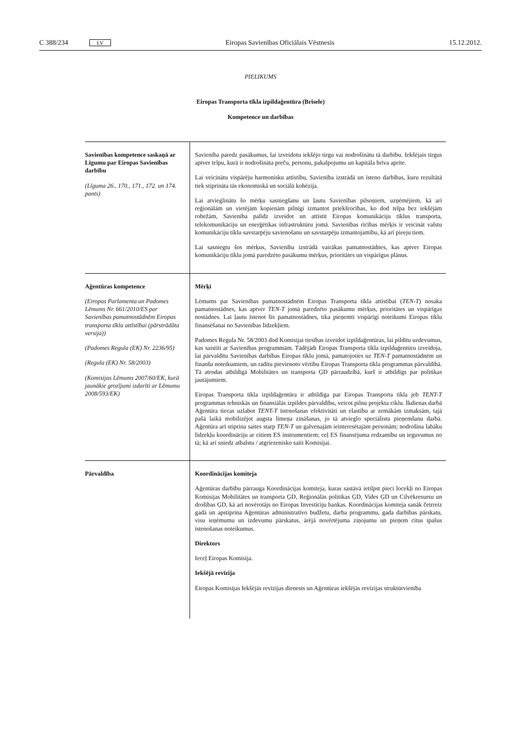C 388/234 LV Eiropas Savienības Oficiālais Vēstnesis 15.12.2012.
PIELIKUMS
Eiropas Transporta tīkla izpildaģentūra (Brisele)
Kompetence un darbības
| Savienības kompetence saskaņā ar Līgumu par Eiropas Savienības darbību (Līguma 26., 170., 171., 172. un 174. pants) | Savienība paredz pasākumus, lai izveidotu iekšējo tirgu vai nodrošinātu tā darbību. Iekšējais tirgus aptver telpu, kurā ir nodrošināta preču, personu, pakalpojumu un kapitāla brīva aprite. Lai veicinātu vispārēju harmonisku attīstību, Savienība izstrādā un īsteno darbības, kuru rezultātā tiek stiprināta tās ekonomiskā un sociālā kohēzija. Lai atvieglinātu šo mērķu sasniegšanu un ļautu Savienības pilsoņiem, uzņēmējiem, kā arī reģionālām un vietējām kopienām pilnīgi izmantot priekšrocības, ko dod telpa bez iekšējām robežām, Savienība palīdz izveidot un attīstīt Eiropas komunikāciju tīklus transporta, telekomunikāciju un enerģētikas infrastruktūru jomā. Savienības rīcības mērķis ir veicināt valstu komunikāciju tīklu savstarpēju savienošanu un savstarpēju izmantojamību, kā arī pieeju tiem. Lai sasniegtu šos mērķus, Savienība izstrādā vairākas pamatnostādnes, kas aptver Eiropas komunikāciju tīklu jomā paredzēto pasākumu mērķus, prioritātes un vispārīgus plānus. |
| Aģentūras kompetence (Eiropas Parlamenta un Padomes Lēmums Nr. 661/2010/ES par Savienības pamatnostādnēm Eiropas transporta tīkla attīstībai (pārstrādāta versija)) (Padomes Regula (EK) Nr. 2236/95) (Regula (EK) Nr. 58/2003) (Komisijas Lēmums 2007/60/EK, kurā jaunākie grozījumi izdarīti ar Lēmumu 2008/593/EK) | Mērķi Lēmums par Savienības pamatnostādnēm Eiropas Transporta tīkla attīstībai ( TEN-T ) nosaka pamatnostādnes, kas aptver TEN-T jomā paredzēto pasākumu mērķus, prioritātes un vispārīgas nostādnes. Lai ļautu īstenot šīs pamatnostādnes, tika pieņemti vispārīgi noteikumi Eiropas tīklu finansēšanai no Savienības līdzekļiem. Padomes Regula Nr. 58/2003 dod Komisijai tiesības izveidot izpildaģentūras, lai pildītu uzdevumus, kas saistīti ar Savienības programmām. Tādējādi Eiropas Transporta tīkla izpildaģentūru izveidoja, lai pārvaldītu Savienības darbības Eiropas tīklu jomā, pamatojoties uz TEN-T pamatnostādnēm un finanšu noteikumiem, un radītu pievienoto vērtību Eiropas Transporta tīkla programmas pārvaldībā. Tā atrodas atbildīgā Mobilitātes un transporta ĢD pārraudzībā, kurš ir atbildīgs par politikas jautājumiem. Eiropas Transporta tīkla izpildaģentūra ir atbildīga par Eiropas Transporta tīkla jeb TENT-T programmas tehniskās un finansiālās izpildes pārvaldību, veicot pilnu projekta ciklu. Ikdienas darbā Aģentūra tiecas uzlabot TENT-T īstenošanas efektivitāti un elastību ar zemākām izmaksām, tajā pašā laikā mobilizējot augsta līmeņa zināšanas, jo tā atvieglo speciālistu pieņemšanu darbā. Aģentūra arī stiprina saites starp TEN-T un galvenajām ieinteresētajām personām; nodrošina labāku līdzekļu koordināciju ar citiem ES instrumentiem; ceļ ES finansējuma redzamību un ieguvumus no tā; kā arī sniedz atbalstu / atgriezenisko saiti Komisijai. |
| Pārvaldība | Koordinācijas komiteja Aģentūras darbību pārrauga Koordinācijas komiteja, kuras sastāvā ietilpst pieci locekļi no Eiropas Komisijas Mobilitātes un transporta ĢD, Reģionālās politikas ĢD, Vides ĢD un Cilvēkresursu un drošības ĢD, kā arī novērotājs no Eiropas Investīciju bankas. Koordinācijas komiteja sanāk četrreiz gadā un apstiprina Aģentūras administratīvo budžetu, darba programmu, gada darbības pārskatu, visu ieņēmumu un izdevumu pārskatus, ārējā novērtējuma ziņojumu un pieņem citus īpašus īstenošanas noteikumus. Direktors Ieceļ Eiropas Komisija. Iekšējā revīzija Eiropas Komisijas Iekšējās revīzijas dienests un Aģentūras iekšējās revīzijas struktūrvienība |